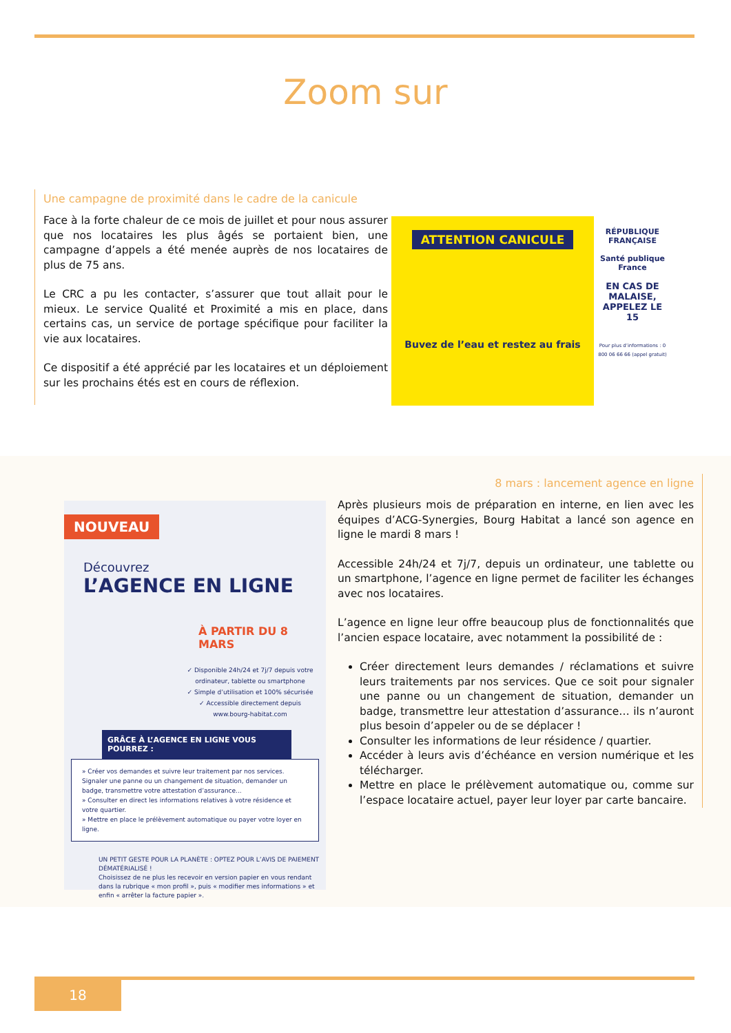Zoom sur
Une campagne de proximité dans le cadre de la canicule
Face à la forte chaleur de ce mois de juillet et pour nous assurer que nos locataires les plus âgés se portaient bien, une campagne d’appels a été menée auprès de nos locataires de plus de 75 ans.
Le CRC a pu les contacter, s’assurer que tout allait pour le mieux. Le service Qualité et Proximité a mis en place, dans certains cas, un service de portage spécifique pour faciliter la vie aux locataires.
Ce dispositif a été apprécié par les locataires et un déploiement sur les prochains étés est en cours de réflexion.
ATTENTION CANICULE
Buvez de l’eau et restez au frais
RÉPUBLIQUE FRANÇAISE
Santé publique France
EN CAS DE MALAISE, APPELEZ LE 15
Pour plus d’informations : 0 800 06 66 66 (appel gratuit)
NOUVEAU
Découvrez
L’AGENCE EN LIGNE
À PARTIR DU 8 MARS
✓ Disponible 24h/24 et 7j/7 depuis votre ordinateur, tablette ou smartphone
✓ Simple d’utilisation et 100% sécurisée
✓ Accessible directement depuis www.bourg-habitat.com
GRÂCE À L’AGENCE EN LIGNE VOUS POURREZ :
» Créer vos demandes et suivre leur traitement par nos services. Signaler une panne ou un changement de situation, demander un badge, transmettre votre attestation d’assurance...
» Consulter en direct les informations relatives à votre résidence et votre quartier.
» Mettre en place le prélèvement automatique ou payer votre loyer en ligne.
UN PETIT GESTE POUR LA PLANÈTE : OPTEZ POUR L’AVIS DE PAIEMENT DÉMATÉRIALISÉ !
Choisissez de ne plus les recevoir en version papier en vous rendant dans la rubrique « mon profil », puis « modifier mes informations » et enfin « arrêter la facture papier ».
8 mars : lancement agence en ligne
Après plusieurs mois de préparation en interne, en lien avec les équipes d’ACG-Synergies, Bourg Habitat a lancé son agence en ligne le mardi 8 mars !
Accessible 24h/24 et 7j/7, depuis un ordinateur, une tablette ou un smartphone, l’agence en ligne permet de faciliter les échanges avec nos locataires.
L’agence en ligne leur offre beaucoup plus de fonctionnalités que l’ancien espace locataire, avec notamment la possibilité de :
Créer directement leurs demandes / réclamations et suivre leurs traitements par nos services. Que ce soit pour signaler une panne ou un changement de situation, demander un badge, transmettre leur attestation d’assurance… ils n’auront plus besoin d’appeler ou de se déplacer !
Consulter les informations de leur résidence / quartier.
Accéder à leurs avis d’échéance en version numérique et les télécharger.
Mettre en place le prélèvement automatique ou, comme sur l’espace locataire actuel, payer leur loyer par carte bancaire.
18